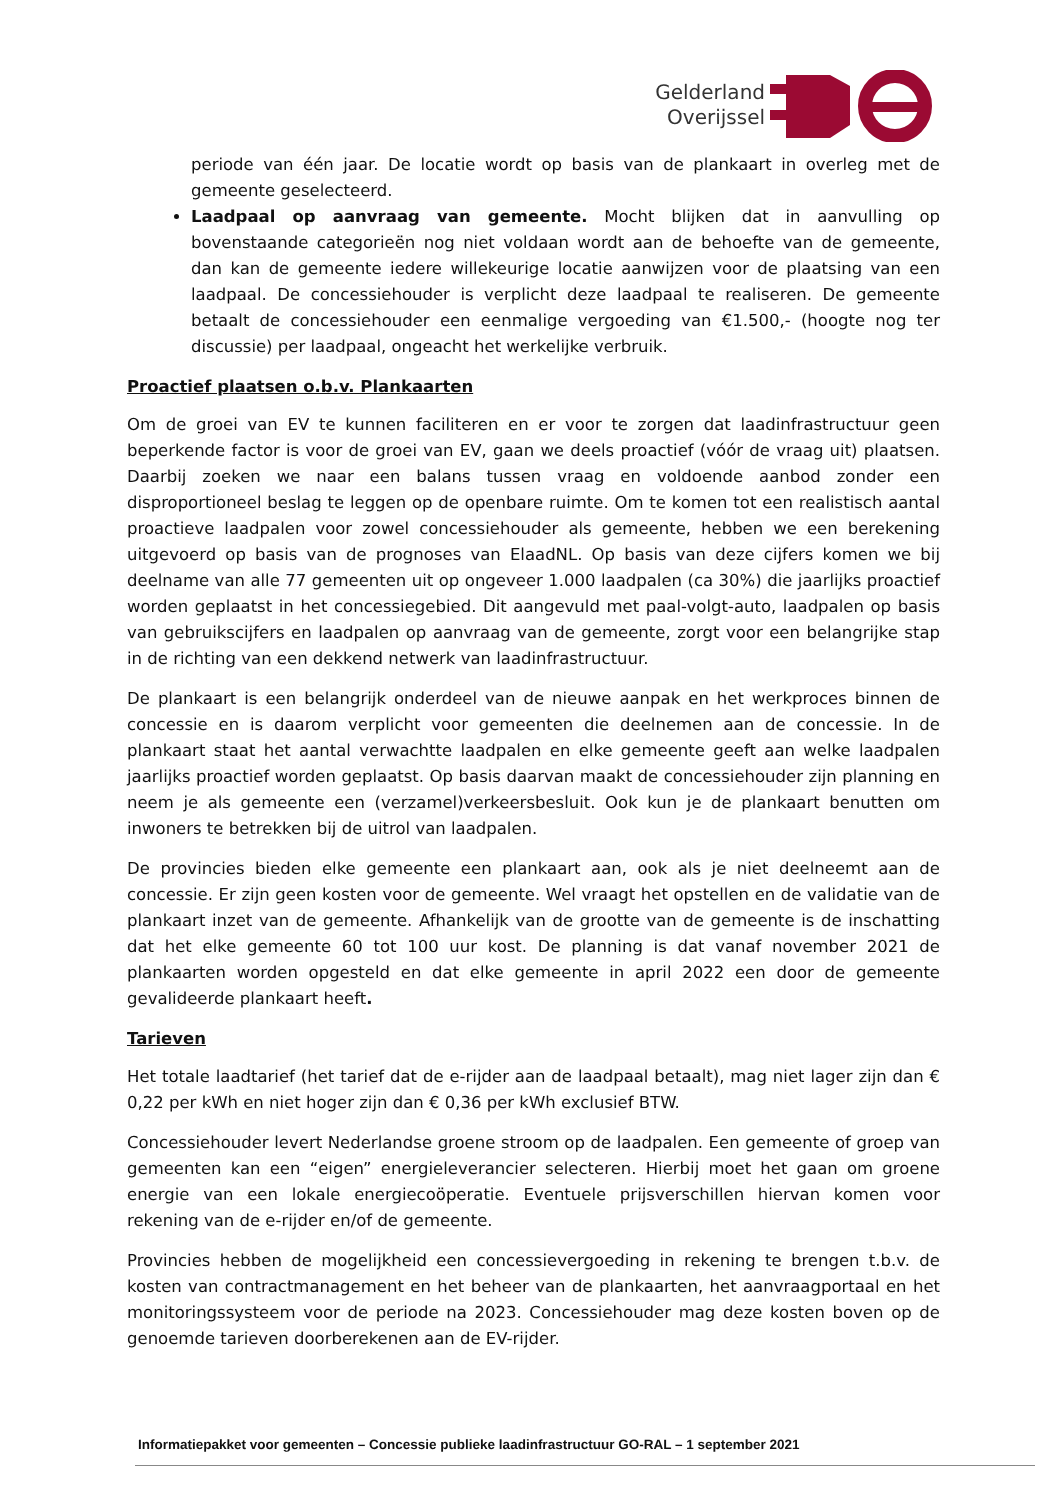Gelderland
Overijssel
periode van één jaar. De locatie wordt op basis van de plankaart in overleg met de gemeente geselecteerd.
Laadpaal op aanvraag van gemeente. Mocht blijken dat in aanvulling op bovenstaande categorieën nog niet voldaan wordt aan de behoefte van de gemeente, dan kan de gemeente iedere willekeurige locatie aanwijzen voor de plaatsing van een laadpaal. De concessiehouder is verplicht deze laadpaal te realiseren. De gemeente betaalt de concessiehouder een eenmalige vergoeding van €1.500,- (hoogte nog ter discussie) per laadpaal, ongeacht het werkelijke verbruik.
Proactief plaatsen o.b.v. Plankaarten
Om de groei van EV te kunnen faciliteren en er voor te zorgen dat laadinfrastructuur geen beperkende factor is voor de groei van EV, gaan we deels proactief (vóór de vraag uit) plaatsen. Daarbij zoeken we naar een balans tussen vraag en voldoende aanbod zonder een disproportioneel beslag te leggen op de openbare ruimte. Om te komen tot een realistisch aantal proactieve laadpalen voor zowel concessiehouder als gemeente, hebben we een berekening uitgevoerd op basis van de prognoses van ElaadNL. Op basis van deze cijfers komen we bij deelname van alle 77 gemeenten uit op ongeveer 1.000 laadpalen (ca 30%) die jaarlijks proactief worden geplaatst in het concessiegebied. Dit aangevuld met paal-volgt-auto, laadpalen op basis van gebruikscijfers en laadpalen op aanvraag van de gemeente, zorgt voor een belangrijke stap in de richting van een dekkend netwerk van laadinfrastructuur.
De plankaart is een belangrijk onderdeel van de nieuwe aanpak en het werkproces binnen de concessie en is daarom verplicht voor gemeenten die deelnemen aan de concessie. In de plankaart staat het aantal verwachtte laadpalen en elke gemeente geeft aan welke laadpalen jaarlijks proactief worden geplaatst. Op basis daarvan maakt de concessiehouder zijn planning en neem je als gemeente een (verzamel)verkeersbesluit. Ook kun je de plankaart benutten om inwoners te betrekken bij de uitrol van laadpalen.
De provincies bieden elke gemeente een plankaart aan, ook als je niet deelneemt aan de concessie. Er zijn geen kosten voor de gemeente. Wel vraagt het opstellen en de validatie van de plankaart inzet van de gemeente. Afhankelijk van de grootte van de gemeente is de inschatting dat het elke gemeente 60 tot 100 uur kost. De planning is dat vanaf november 2021 de plankaarten worden opgesteld en dat elke gemeente in april 2022 een door de gemeente gevalideerde plankaart heeft.
Tarieven
Het totale laadtarief (het tarief dat de e-rijder aan de laadpaal betaalt), mag niet lager zijn dan € 0,22 per kWh en niet hoger zijn dan € 0,36 per kWh exclusief BTW.
Concessiehouder levert Nederlandse groene stroom op de laadpalen. Een gemeente of groep van gemeenten kan een “eigen” energieleverancier selecteren. Hierbij moet het gaan om groene energie van een lokale energiecoöperatie. Eventuele prijsverschillen hiervan komen voor rekening van de e-rijder en/of de gemeente.
Provincies hebben de mogelijkheid een concessievergoeding in rekening te brengen t.b.v. de kosten van contractmanagement en het beheer van de plankaarten, het aanvraagportaal en het monitoringssysteem voor de periode na 2023. Concessiehouder mag deze kosten boven op de genoemde tarieven doorberekenen aan de EV-rijder.
Informatiepakket voor gemeenten – Concessie publieke laadinfrastructuur GO-RAL – 1 september 2021